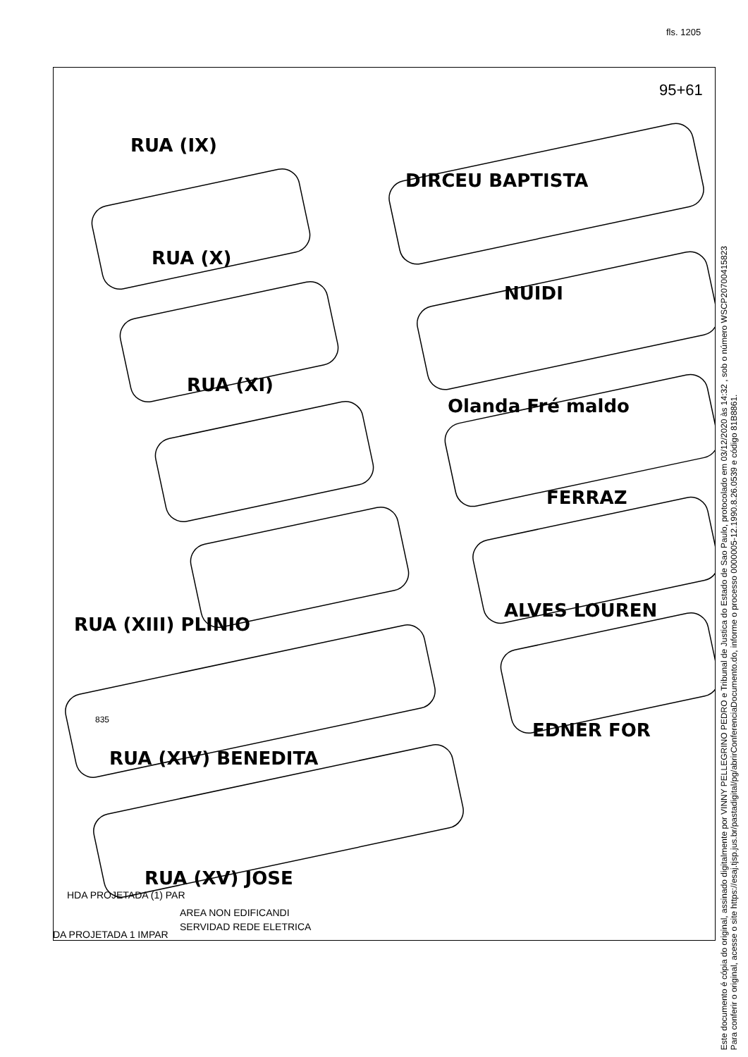fls. 1205
RUA (IX)
RUA (X)
RUA (XI)
RUA (XIII) PLINIO
RUA (XIV) BENEDITA
RUA (XV) JOSE
DIRCEU BAPTISTA
NUIDI
Olanda Fré maldo
FERRAZ
ALVES LOUREN
EDNER FOR
HDA PROJETADA (1) PAR
AREA NON EDIFICANDI
SERVIDAD REDE ELETRICA
DA PROJETADA 1 IMPAR
95+61
835
Este documento é cópia do original, assinado digitalmente por VINNY PELLEGRINO PEDRO e Tribunal de Justica do Estado de Sao Paulo, protocolado em 03/12/2020 às 14:32 , sob o número WSCP20700415823
Para conferir o original, acesse o site https://esaj.tjsp.jus.br/pastadigital/pg/abrirConferenciaDocumento.do, informe o processo 0000005-12.1990.8.26.0539 e código 81B8861.